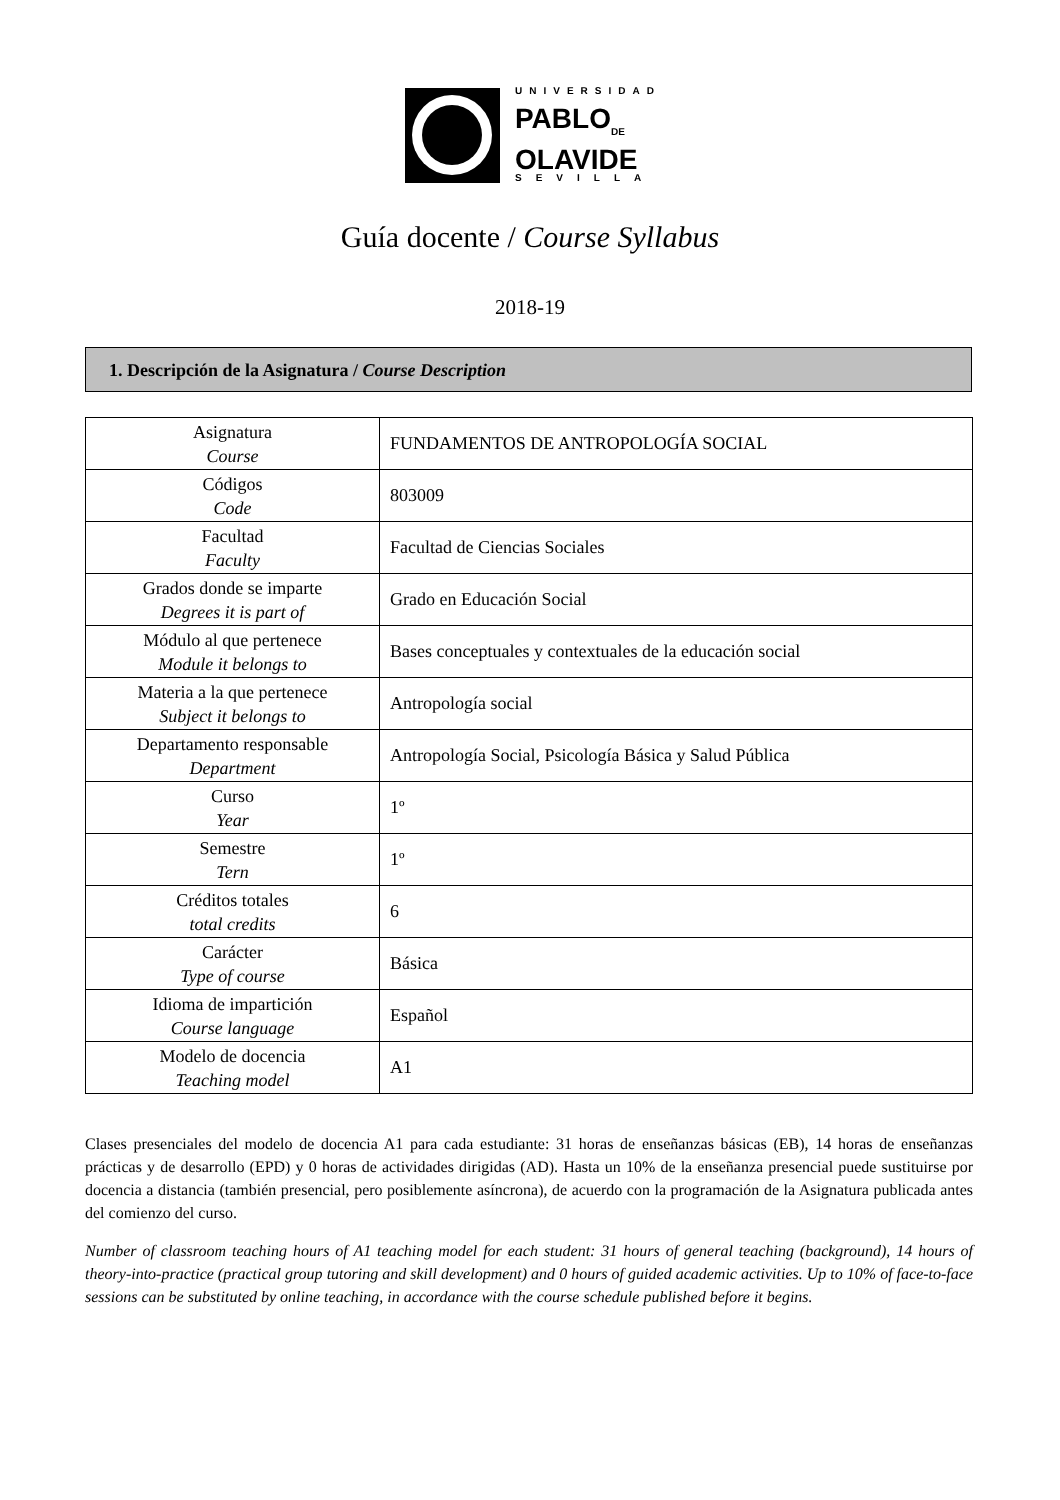UNIVERSIDAD
PABLO<sub>DE</sub>
OLAVIDE
SEVILLA
Guía docente / Course Syllabus
2018-19
1. Descripción de la Asignatura / Course Description
| Asignatura Course | FUNDAMENTOS DE ANTROPOLOGÍA SOCIAL |
| Códigos Code | 803009 |
| Facultad Faculty | Facultad de Ciencias Sociales |
| Grados donde se imparte Degrees it is part of | Grado en Educación Social |
| Módulo al que pertenece Module it belongs to | Bases conceptuales y contextuales de la educación social |
| Materia a la que pertenece Subject it belongs to | Antropología social |
| Departamento responsable Department | Antropología Social, Psicología Básica y Salud Pública |
| Curso Year | 1º |
| Semestre Tern | 1º |
| Créditos totales total credits | 6 |
| Carácter Type of course | Básica |
| Idioma de impartición Course language | Español |
| Modelo de docencia Teaching model | A1 |
Clases presenciales del modelo de docencia A1 para cada estudiante: 31 horas de enseñanzas básicas (EB), 14 horas de enseñanzas prácticas y de desarrollo (EPD) y 0 horas de actividades dirigidas (AD). Hasta un 10% de la enseñanza presencial puede sustituirse por docencia a distancia (también presencial, pero posiblemente asíncrona), de acuerdo con la programación de la Asignatura publicada antes del comienzo del curso.
Number of classroom teaching hours of A1 teaching model for each student: 31 hours of general teaching (background), 14 hours of theory-into-practice (practical group tutoring and skill development) and 0 hours of guided academic activities. Up to 10% of face-to-face sessions can be substituted by online teaching, in accordance with the course schedule published before it begins.